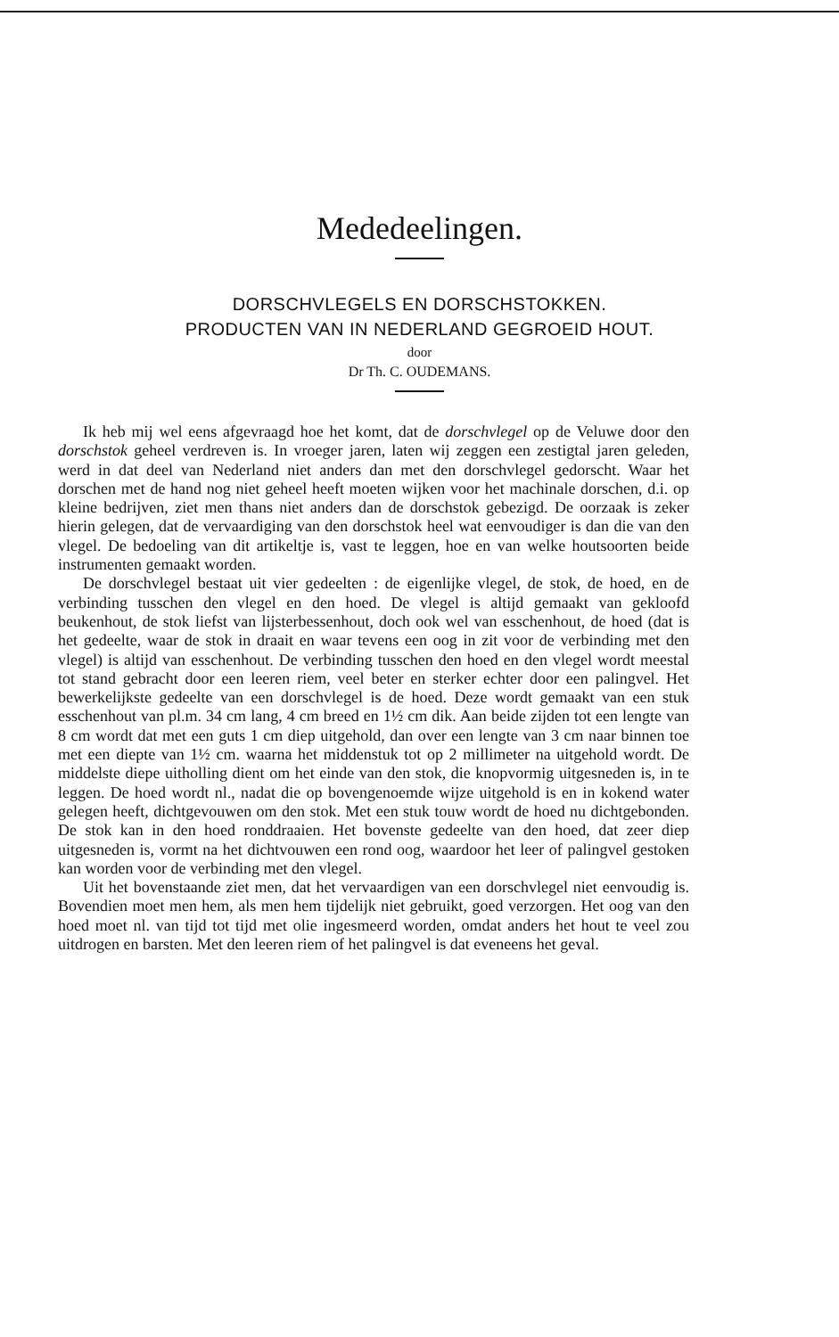Mededeelingen.
DORSCHVLEGELS EN DORSCHSTOKKEN.
PRODUCTEN VAN IN NEDERLAND GEGROEID HOUT.
door
Dr Th. C. OUDEMANS.
Ik heb mij wel eens afgevraagd hoe het komt, dat de dorschvlegel op de Veluwe door den dorschstok geheel verdreven is. In vroeger jaren, laten wij zeggen een zestigtal jaren geleden, werd in dat deel van Nederland niet anders dan met den dorschvlegel gedorscht. Waar het dorschen met de hand nog niet geheel heeft moeten wijken voor het machinale dorschen, d.i. op kleine bedrijven, ziet men thans niet anders dan de dorschstok gebezigd. De oorzaak is zeker hierin gelegen, dat de vervaardiging van den dorschstok heel wat eenvoudiger is dan die van den vlegel. De bedoeling van dit artikeltje is, vast te leggen, hoe en van welke houtsoorten beide instrumenten gemaakt worden.
De dorschvlegel bestaat uit vier gedeelten : de eigenlijke vlegel, de stok, de hoed, en de verbinding tusschen den vlegel en den hoed. De vlegel is altijd gemaakt van gekloofd beukenhout, de stok liefst van lijsterbessenhout, doch ook wel van esschenhout, de hoed (dat is het gedeelte, waar de stok in draait en waar tevens een oog in zit voor de verbinding met den vlegel) is altijd van esschenhout. De verbinding tusschen den hoed en den vlegel wordt meestal tot stand gebracht door een leeren riem, veel beter en sterker echter door een palingvel. Het bewerkelijkste gedeelte van een dorschvlegel is de hoed. Deze wordt gemaakt van een stuk esschenhout van pl.m. 34 cm lang, 4 cm breed en 1½ cm dik. Aan beide zijden tot een lengte van 8 cm wordt dat met een guts 1 cm diep uitgehold, dan over een lengte van 3 cm naar binnen toe met een diepte van 1½ cm. waarna het middenstuk tot op 2 millimeter na uitgehold wordt. De middelste diepe uitholling dient om het einde van den stok, die knopvormig uitgesneden is, in te leggen. De hoed wordt nl., nadat die op bovengenoemde wijze uitgehold is en in kokend water gelegen heeft, dichtgevouwen om den stok. Met een stuk touw wordt de hoed nu dichtgebonden. De stok kan in den hoed ronddraaien. Het bovenste gedeelte van den hoed, dat zeer diep uitgesneden is, vormt na het dichtvouwen een rond oog, waardoor het leer of palingvel gestoken kan worden voor de verbinding met den vlegel.
Uit het bovenstaande ziet men, dat het vervaardigen van een dorschvlegel niet eenvoudig is. Bovendien moet men hem, als men hem tijdelijk niet gebruikt, goed verzorgen. Het oog van den hoed moet nl. van tijd tot tijd met olie ingesmeerd worden, omdat anders het hout te veel zou uitdrogen en barsten. Met den leeren riem of het palingvel is dat eveneens het geval.